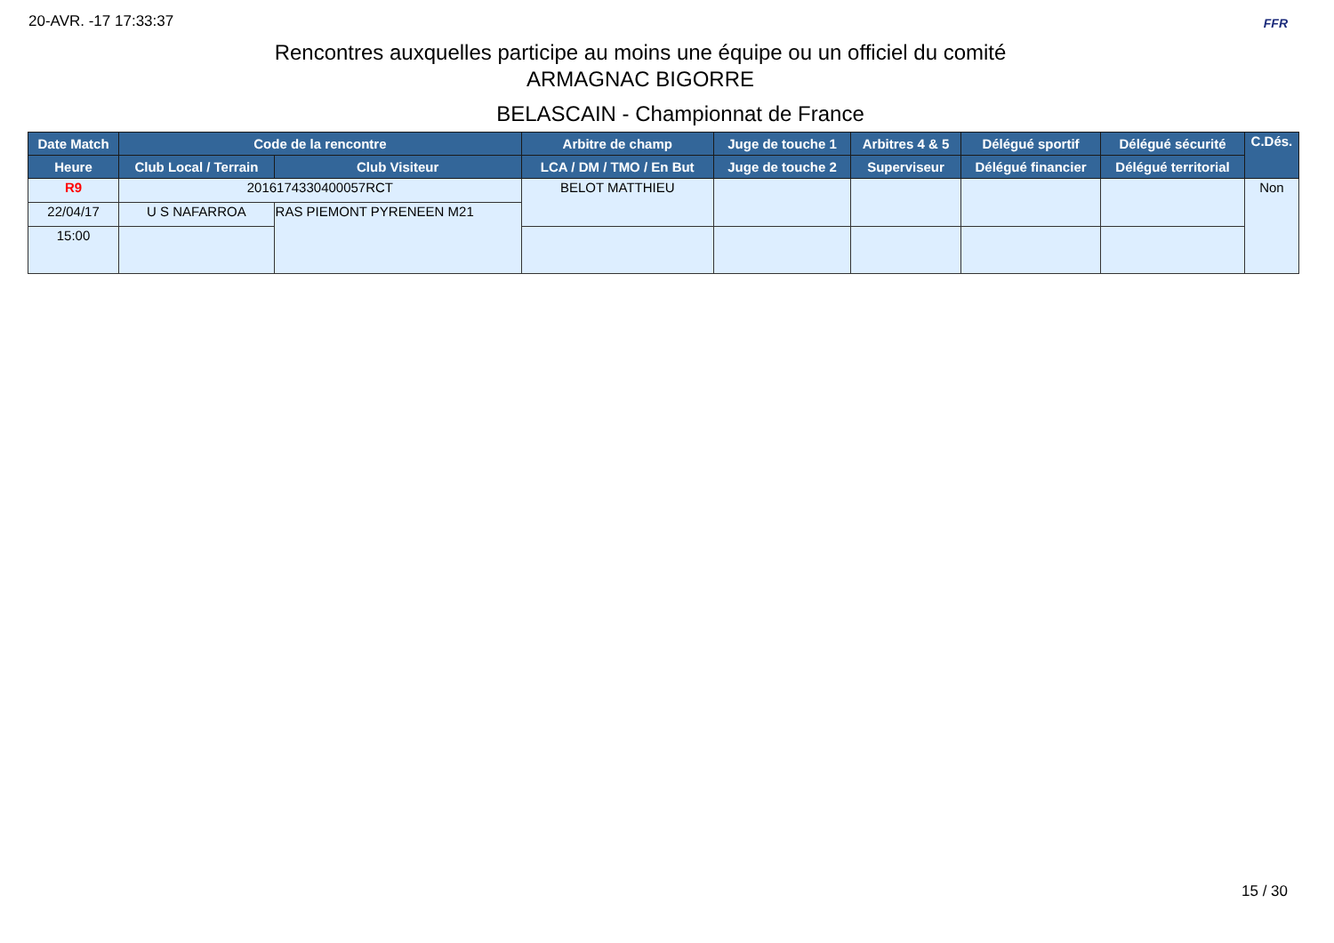20-AVR. -17 17:33:37 FFR
Rencontres auxquelles participe au moins une équipe ou un officiel du comité
ARMAGNAC BIGORRE
BELASCAIN - Championnat de France
| Date Match | Code de la rencontre | | Arbitre de champ | Juge de touche 1 | Arbitres 4 & 5 | Délégué sportif | Délégué sécurité | C.Dés. |
| --- | --- | --- | --- | --- | --- | --- | --- | --- |
| Heure | Club Local / Terrain | Club Visiteur | LCA / DM / TMO / En But | Juge de touche 2 | Superviseur | Délégué financier | Délégué territorial | |
| R9 | 2016174330400057RCT | | BELOT MATTHIEU | | | | | Non |
| 22/04/17 | U S NAFARROA | RAS PIEMONT PYRENEEN M21 | | | | | | |
| 15:00 | | | | | | | | |
15 / 30